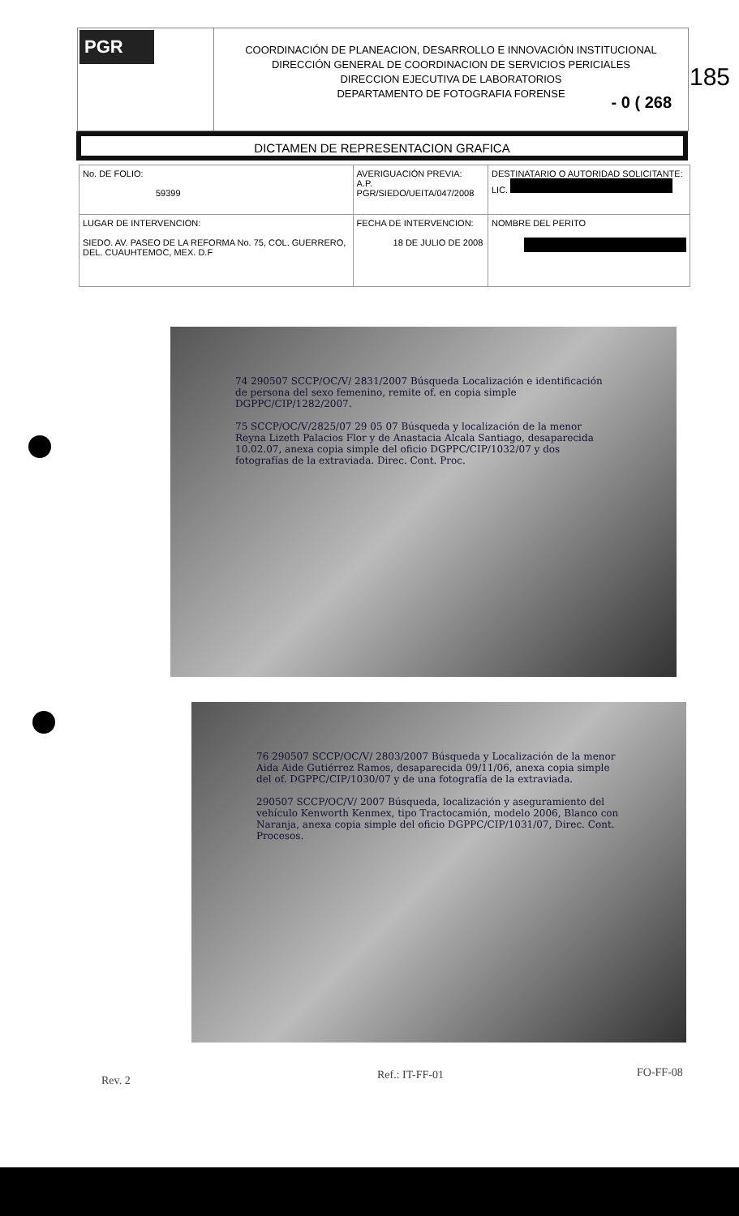PGR
COORDINACIÓN DE PLANEACION, DESARROLLO E INNOVACIÓN INSTITUCIONAL
DIRECCIÓN GENERAL DE COORDINACION DE SERVICIOS PERICIALES
DIRECCION EJECUTIVA DE LABORATORIOS
DEPARTAMENTO DE FOTOGRAFIA FORENSE
- 0 ( 268
185
DICTAMEN DE REPRESENTACION GRAFICA
| No. DE FOLIO: 59399 | AVERIGUACIÓN PREVIA: A.P. PGR/SIEDO/UEITA/047/2008 | DESTINATARIO O AUTORIDAD SOLICITANTE: LIC. |
| LUGAR DE INTERVENCION: SIEDO. AV. PASEO DE LA REFORMA No. 75, COL. GUERRERO, DEL. CUAUHTEMOC, MEX. D.F | FECHA DE INTERVENCION: 18 DE JULIO DE 2008 | NOMBRE DEL PERITO |
74 290507 SCCP/OC/V/ 2831/2007 Búsqueda Localización e identificación de persona del sexo femenino, remite of. en copia simple DGPPC/CIP/1282/2007.
75 SCCP/OC/V/2825/07 29 05 07 Búsqueda y localización de la menor Reyna Lizeth Palacios Flor y de Anastacia Alcala Santiago, desaparecida 10.02.07, anexa copia simple del oficio DGPPC/CIP/1032/07 y dos fotografías de la extraviada. Direc. Cont. Proc.
76 290507 SCCP/OC/V/ 2803/2007 Búsqueda y Localización de la menor Aida Aide Gutiérrez Ramos, desaparecida 09/11/06, anexa copia simple del of. DGPPC/CIP/1030/07 y de una fotografía de la extraviada.
290507 SCCP/OC/V/ 2007 Búsqueda, localización y aseguramiento del vehículo Kenworth Kenmex, tipo Tractocamión, modelo 2006, Blanco con Naranja, anexa copia simple del oficio DGPPC/CIP/1031/07, Direc. Cont. Procesos.
Rev. 2 Ref.: IT-FF-01 FO-FF-08